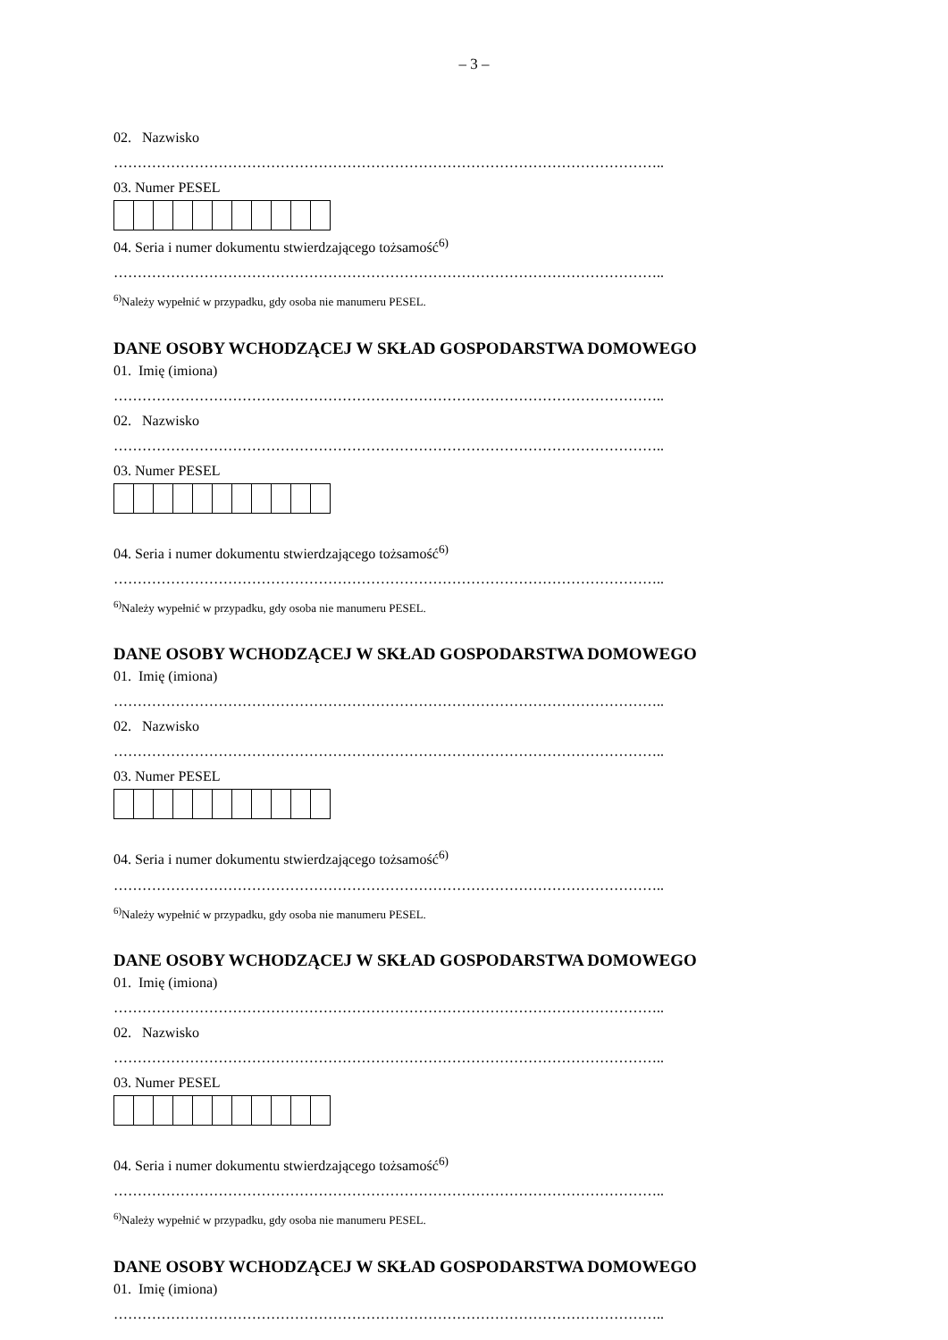– 3 –
02. Nazwisko
……………………………………………………………………………………………………..
03. Numer PESEL
04. Seria i numer dokumentu stwierdzającego tożsamość<sup>6)</sup>
……………………………………………………………………………………………………..
<sup>6)</sup> Należy wypełnić w przypadku, gdy osoba nie manumeru PESEL.
DANE OSOBY WCHODZĄCEJ W SKŁAD GOSPODARSTWA DOMOWEGO
01. Imię (imiona)
……………………………………………………………………………………………………..
02. Nazwisko
……………………………………………………………………………………………………..
03. Numer PESEL
04. Seria i numer dokumentu stwierdzającego tożsamość<sup>6)</sup>
……………………………………………………………………………………………………..
<sup>6)</sup> Należy wypełnić w przypadku, gdy osoba nie manumeru PESEL.
DANE OSOBY WCHODZĄCEJ W SKŁAD GOSPODARSTWA DOMOWEGO
01. Imię (imiona)
……………………………………………………………………………………………………..
02. Nazwisko
……………………………………………………………………………………………………..
03. Numer PESEL
04. Seria i numer dokumentu stwierdzającego tożsamość<sup>6)</sup>
……………………………………………………………………………………………………..
<sup>6)</sup> Należy wypełnić w przypadku, gdy osoba nie manumeru PESEL.
DANE OSOBY WCHODZĄCEJ W SKŁAD GOSPODARSTWA DOMOWEGO
01. Imię (imiona)
……………………………………………………………………………………………………..
02. Nazwisko
……………………………………………………………………………………………………..
03. Numer PESEL
04. Seria i numer dokumentu stwierdzającego tożsamość<sup>6)</sup>
……………………………………………………………………………………………………..
<sup>6)</sup> Należy wypełnić w przypadku, gdy osoba nie manumeru PESEL.
DANE OSOBY WCHODZĄCEJ W SKŁAD GOSPODARSTWA DOMOWEGO
01. Imię (imiona)
……………………………………………………………………………………………………..